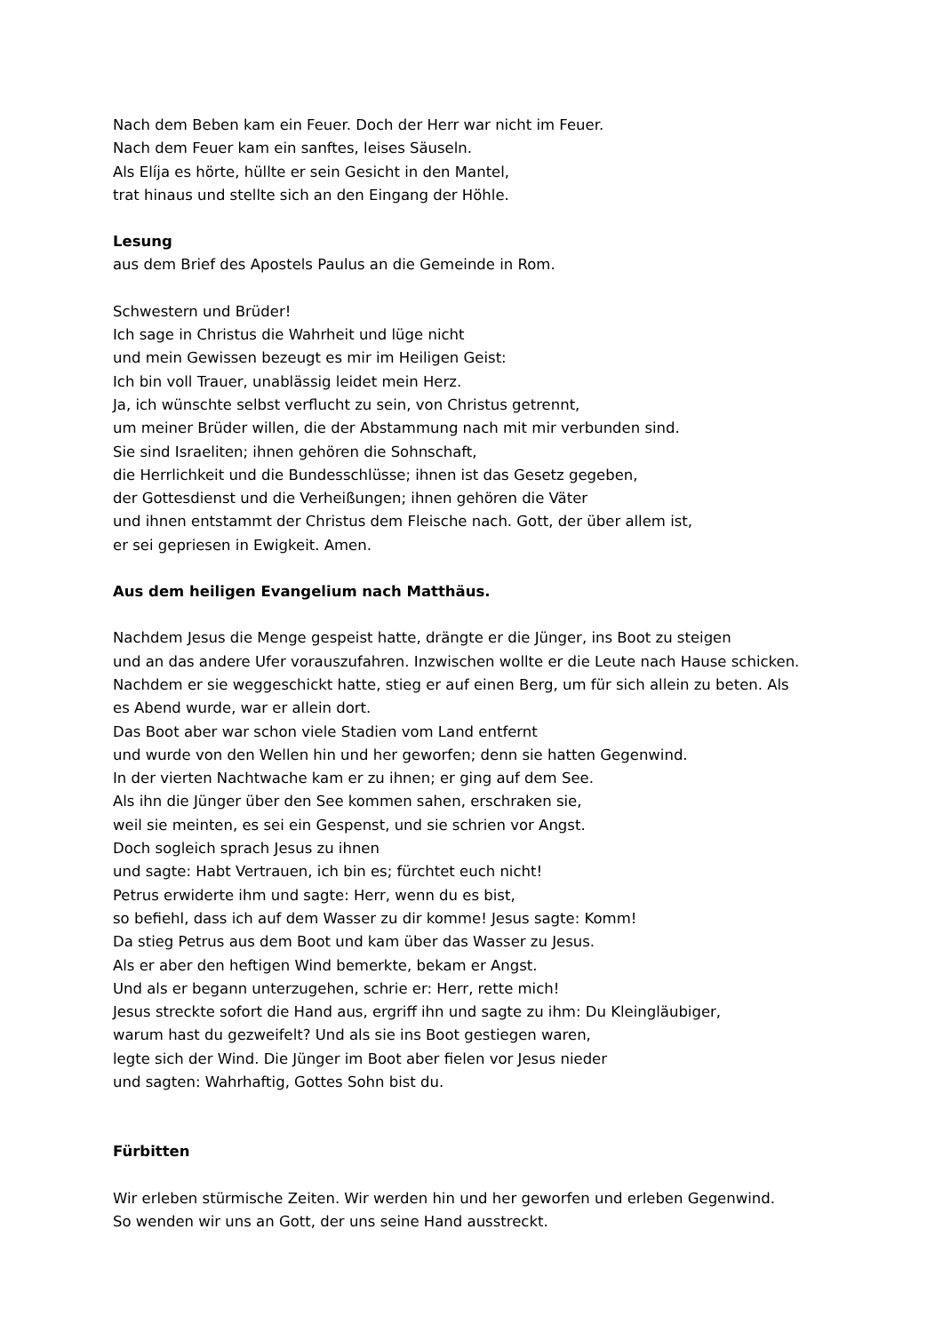Nach dem Beben kam ein Feuer. Doch der Herr war nicht im Feuer.
Nach dem Feuer kam ein sanftes, leises Säuseln.
Als Elíja es hörte, hüllte er sein Gesicht in den Mantel,
trat hinaus und stellte sich an den Eingang der Höhle.
Lesung
aus dem Brief des Apostels Paulus an die Gemeinde in Rom.
Schwestern und Brüder!
Ich sage in Christus die Wahrheit und lüge nicht
und mein Gewissen bezeugt es mir im Heiligen Geist:
Ich bin voll Trauer, unablässig leidet mein Herz.
Ja, ich wünschte selbst verflucht zu sein, von Christus getrennt,
um meiner Brüder willen, die der Abstammung nach mit mir verbunden sind.
Sie sind Israeliten; ihnen gehören die Sohnschaft,
die Herrlichkeit und die Bundesschlüsse; ihnen ist das Gesetz gegeben,
der Gottesdienst und die Verheißungen; ihnen gehören die Väter
und ihnen entstammt der Christus dem Fleische nach. Gott, der über allem ist,
er sei gepriesen in Ewigkeit. Amen.
Aus dem heiligen Evangelium nach Matthäus.
Nachdem Jesus die Menge gespeist hatte, drängte er die Jünger, ins Boot zu steigen
und an das andere Ufer vorauszufahren. Inzwischen wollte er die Leute nach Hause schicken.
Nachdem er sie weggeschickt hatte, stieg er auf einen Berg, um für sich allein zu beten. Als
es Abend wurde, war er allein dort.
Das Boot aber war schon viele Stadien vom Land entfernt
und wurde von den Wellen hin und her geworfen; denn sie hatten Gegenwind.
In der vierten Nachtwache kam er zu ihnen; er ging auf dem See.
Als ihn die Jünger über den See kommen sahen, erschraken sie,
weil sie meinten, es sei ein Gespenst, und sie schrien vor Angst.
Doch sogleich sprach Jesus zu ihnen
und sagte: Habt Vertrauen, ich bin es; fürchtet euch nicht!
Petrus erwiderte ihm und sagte: Herr, wenn du es bist,
so befiehl, dass ich auf dem Wasser zu dir komme! Jesus sagte: Komm!
Da stieg Petrus aus dem Boot und kam über das Wasser zu Jesus.
Als er aber den heftigen Wind bemerkte, bekam er Angst.
Und als er begann unterzugehen, schrie er: Herr, rette mich!
Jesus streckte sofort die Hand aus, ergriff ihn und sagte zu ihm: Du Kleingläubiger,
warum hast du gezweifelt? Und als sie ins Boot gestiegen waren,
legte sich der Wind. Die Jünger im Boot aber fielen vor Jesus nieder
und sagten: Wahrhaftig, Gottes Sohn bist du.
Fürbitten
Wir erleben stürmische Zeiten. Wir werden hin und her geworfen und erleben Gegenwind.
So wenden wir uns an Gott, der uns seine Hand ausstreckt.